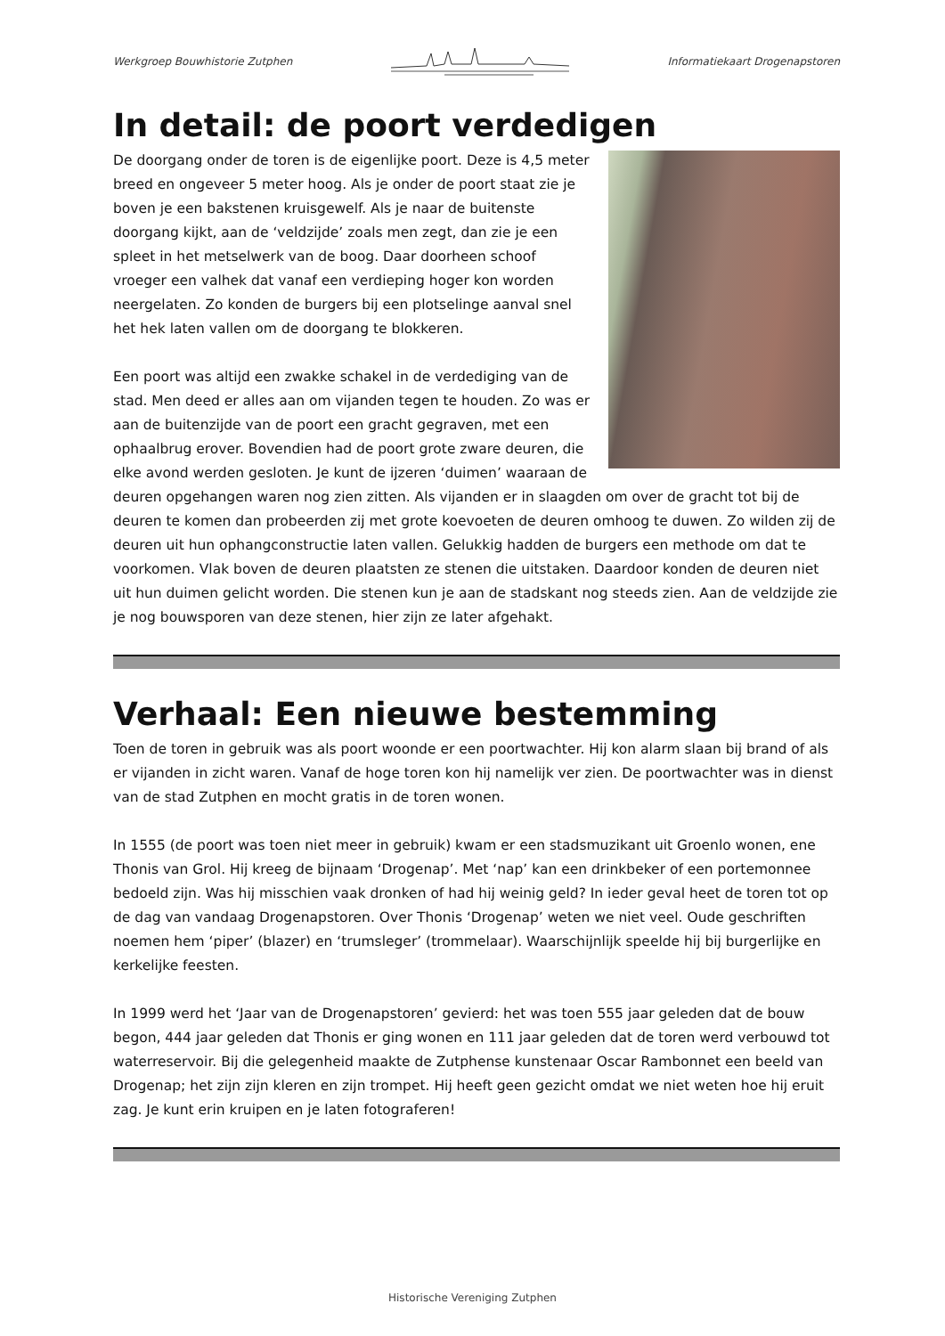Werkgroep Bouwhistorie Zutphen Informatiekaart Drogenapstoren
In detail: de poort verdedigen
De doorgang onder de toren is de eigenlijke poort. Deze is 4,5 meter breed en ongeveer 5 meter hoog. Als je onder de poort staat zie je boven je een bakstenen kruisgewelf. Als je naar de buitenste doorgang kijkt, aan de ‘veldzijde’ zoals men zegt, dan zie je een spleet in het metselwerk van de boog. Daar doorheen schoof vroeger een valhek dat vanaf een verdieping hoger kon worden neergelaten. Zo konden de burgers bij een plotselinge aanval snel het hek laten vallen om de doorgang te blokkeren.
Een poort was altijd een zwakke schakel in de verdediging van de stad. Men deed er alles aan om vijanden tegen te houden. Zo was er aan de buitenzijde van de poort een gracht gegraven, met een ophaalbrug erover. Bovendien had de poort grote zware deuren, die elke avond werden gesloten. Je kunt de ijzeren ‘duimen’ waaraan de deuren opgehangen waren nog zien zitten. Als vijanden er in slaagden om over de gracht tot bij de deuren te komen dan probeerden zij met grote koevoeten de deuren omhoog te duwen. Zo wilden zij de deuren uit hun ophangconstructie laten vallen. Gelukkig hadden de burgers een methode om dat te voorkomen. Vlak boven de deuren plaatsten ze stenen die uitstaken. Daardoor konden de deuren niet uit hun duimen gelicht worden. Die stenen kun je aan de stadskant nog steeds zien. Aan de veldzijde zie je nog bouwsporen van deze stenen, hier zijn ze later afgehakt.
Verhaal: Een nieuwe bestemming
Toen de toren in gebruik was als poort woonde er een poortwachter. Hij kon alarm slaan bij brand of als er vijanden in zicht waren. Vanaf de hoge toren kon hij namelijk ver zien. De poortwachter was in dienst van de stad Zutphen en mocht gratis in de toren wonen.
In 1555 (de poort was toen niet meer in gebruik) kwam er een stadsmuzikant uit Groenlo wonen, ene Thonis van Grol. Hij kreeg de bijnaam ‘Drogenap’. Met ‘nap’ kan een drinkbeker of een portemonnee bedoeld zijn. Was hij misschien vaak dronken of had hij weinig geld? In ieder geval heet de toren tot op de dag van vandaag Drogenapstoren. Over Thonis ‘Drogenap’ weten we niet veel. Oude geschriften noemen hem ‘piper’ (blazer) en ‘trumsleger’ (trommelaar). Waarschijnlijk speelde hij bij burgerlijke en kerkelijke feesten.
In 1999 werd het ‘Jaar van de Drogenapstoren’ gevierd: het was toen 555 jaar geleden dat de bouw begon, 444 jaar geleden dat Thonis er ging wonen en 111 jaar geleden dat de toren werd verbouwd tot waterreservoir. Bij die gelegenheid maakte de Zutphense kunstenaar Oscar Rambonnet een beeld van Drogenap; het zijn zijn kleren en zijn trompet. Hij heeft geen gezicht omdat we niet weten hoe hij eruit zag. Je kunt erin kruipen en je laten fotograferen!
Historische Vereniging Zutphen